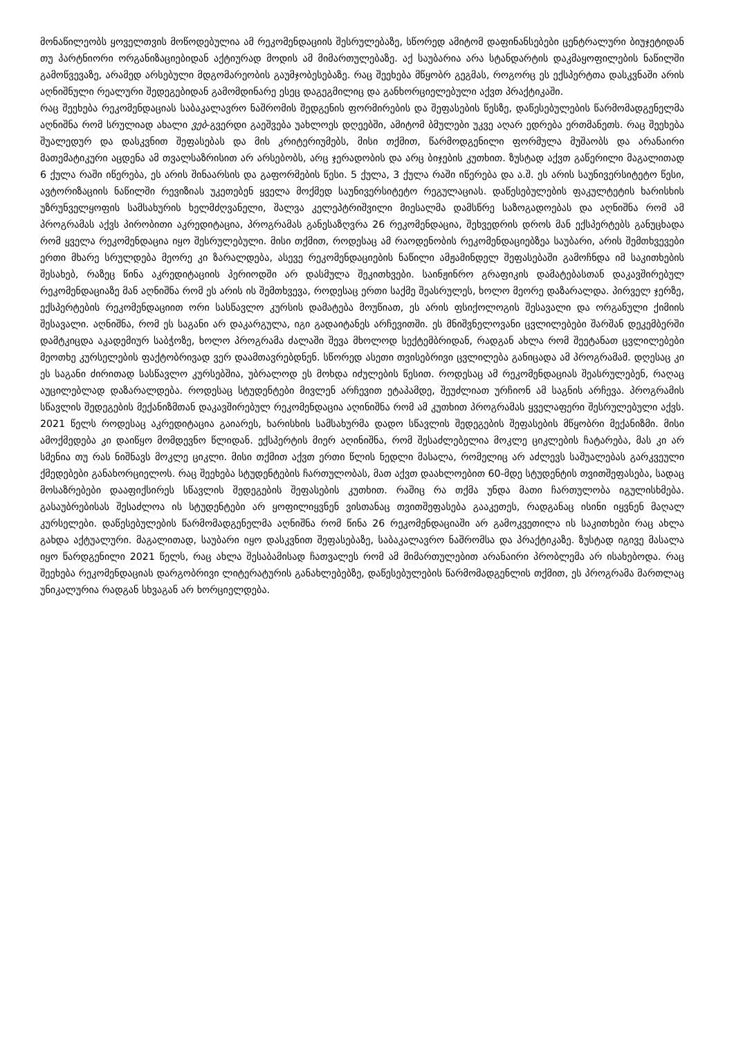მონაწილეობს ყოველთვის მოწოდებულია ამ რეკომენდაციის შესრულებაზე, სწორედ ამიტომ დაფინანსებები ცენტრალური ბიუჯეტიდან თუ პარტნიორი ორგანიზაციებიდან აქტიურად მოდის ამ მიმართულებაზე. აქ საუბარია არა სტანდარტის დაკმაყოფილების ნაწილში გამოწვევაზე, არამედ არსებული მდგომარეობის გაუმჯობესებაზე. რაც შეეხება მწყობრ გეგმას, როგორც ეს ექსპერტთა დასკვნაში არის აღნიშნული რეალური შედეგებიდან გამომდინარე ესეც დაგეგმილიც და განხორციელებული აქვთ პრაქტიკაში.
რაც შეეხება რეკომენდაციას საბაკალავრო ნაშრომის შედგენის ფორმირების და შეფასების წესზე, დაწესებულების წარმომადგენელმა აღნიშნა რომ სრულიად ახალი ვებ-გვერდი გაეშვება უახლოეს დღეებში, ამიტომ ბმულები უკვე აღარ ედრება ერთმანეთს. რაც შეეხება შუალედურ და დასკვნით შეფასებას და მის კრიტერიუმებს, მისი თქმით, წარმოდგენილი ფორმულა მუშაობს და არანაირი მათემატიკური აცდენა ამ თვალსაზრისით არ არსებობს, არც ჯერადობის და არც ბიჯების კუთხით. ზუსტად აქვთ გაწერილი მაგალითად 6 ქულა რაში იწერება, ეს არის შინაარსის და გაფორმების წესი. 5 ქულა, 3 ქულა რაში იწერება და ა.შ. ეს არის საუნივერსიტეტო წესი, ავტორიზაციის ნაწილში რევიზიას უკეთებენ ყველა მოქმედ საუნივერსიტეტო რეგულაციას. დაწესებულების ფაკულტეტის ხარისხის უზრუნველყოფის სამსახურის ხელმძღვანელი, შალვა კელეპტრიშვილი მიესალმა დამსწრე საზოგადოებას და აღნიშნა რომ ამ პროგრამას აქვს პირობითი აკრედიტაცია, პროგრამას განესაზღვრა 26 რეკომენდაცია, შეხვედრის დროს მან ექსპერტებს განუცხადა რომ ყველა რეკომენდაცია იყო შესრულებული. მისი თქმით, როდესაც ამ რაოდენობის რეკომენდაციებზეა საუბარი, არის შემთხვევები ერთი მხარე სრულდება მეორე კი ზარალდება, ასევე რეკომენდაციების ნაწილი ამჟამინდელ შეფასებაში გამოჩნდა იმ საკითხების შესახებ, რაზეც წინა აკრედიტაციის პერიოდში არ დასმულა შეკითხვები. საინჟინრო გრაფიკის დამატებასთან დაკავშირებულ რეკომენდაციაზე მან აღნიშნა რომ ეს არის ის შემთხვევა, როდესაც ერთი საქმე შეასრულეს, ხოლო მეორე დაზარალდა. პირველ ჯერზე, ექსპერტების რეკომენდაციით ორი სასწავლო კურსის დამატება მოუწიათ, ეს არის ფსიქოლოგის შესავალი და ორგანული ქიმიის შესავალი. აღნიშნა, რომ ეს საგანი არ დაკარგულა, იგი გადაიტანეს არჩევითში. ეს მნიშვნელოვანი ცვლილებები შარშან დეკემბერში დამტკიცდა აკადემიურ საბჭოზე, ხოლო პროგრამა ძალაში შევა მხოლოდ სექტემბრიდან, რადგან ახლა რომ შეეტანათ ცვლილებები მეოთხე კურსელების ფაქტობრივად ვერ დაამთავრებდნენ. სწორედ ასეთი თვისებრივი ცვლილება განიცადა ამ პროგრამამ. დღესაც კი ეს საგანი ძირითად სასწავლო კურსებშია, უბრალოდ ეს მოხდა იძულების წესით. როდესაც ამ რეკომენდაციას შეასრულებენ, რაღაც აუცილებლად დაზარალდება. როდესაც სტუდენტები მივლენ არჩევით ეტაპამდე, შეუძლიათ ურჩიონ ამ საგნის არჩევა. პროგრამის სწავლის შედეგების მექანიზმთან დაკავშირებულ რეკომენდაცია აღინიშნა რომ ამ კუთხით პროგრამას ყველაფერი შესრულებული აქვს. 2021 წელს როდესაც აკრედიტაცია გაიარეს, ხარისხის სამსახურმა დადო სწავლის შედეგების შეფასების მწყობრი მექანიზმი. მისი ამოქმედება კი დაიწყო მომდევნო წლიდან. ექსპერტის მიერ აღინიშნა, რომ შესაძლებელია მოკლე ციკლების ჩატარება, მას კი არ სმენია თუ რას ნიშნავს მოკლე ციკლი. მისი თქმით აქვთ ერთი წლის ნედლი მასალა, რომელიც არ აძლევს საშუალებას გარკვეული ქმედებები განახორციელოს. რაც შეეხება სტუდენტების ჩართულობას, მათ აქვთ დაახლოებით 60-მდე სტუდენტის თვითშეფასება, სადაც მოსაზრებები დააფიქსირეს სწავლის შედეგების შეფასების კუთხით. რაშიც რა თქმა უნდა მათი ჩართულობა იგულისხმება. გასაუბრებისას შესაძლოა ის სტუდენტები არ ყოფილიყვნენ ვისთანაც თვითშეფასება გააკეთეს, რადგანაც ისინი იყვნენ მაღალ კურსელები. დაწესებულების წარმომადგენელმა აღნიშნა რომ წინა 26 რეკომენდაციაში არ გამოკვეთილა ის საკითხები რაც ახლა გახდა აქტუალური. მაგალითად, საუბარი იყო დასკვნით შეფასებაზე, საბაკალავრო ნაშრომსა და პრაქტიკაზე. ზუსტად იგივე მასალა იყო წარდგენილი 2021 წელს, რაც ახლა შესაბამისად ჩათვალეს რომ ამ მიმართულებით არანაირი პრობლემა არ ისახებოდა. რაც შეეხება რეკომენდაციას დარგობრივი ლიტერატურის განახლებებზე, დაწესებულების წარმომადგენლის თქმით, ეს პროგრამა მართლაც უნიკალურია რადგან სხვაგან არ ხორციელდება.